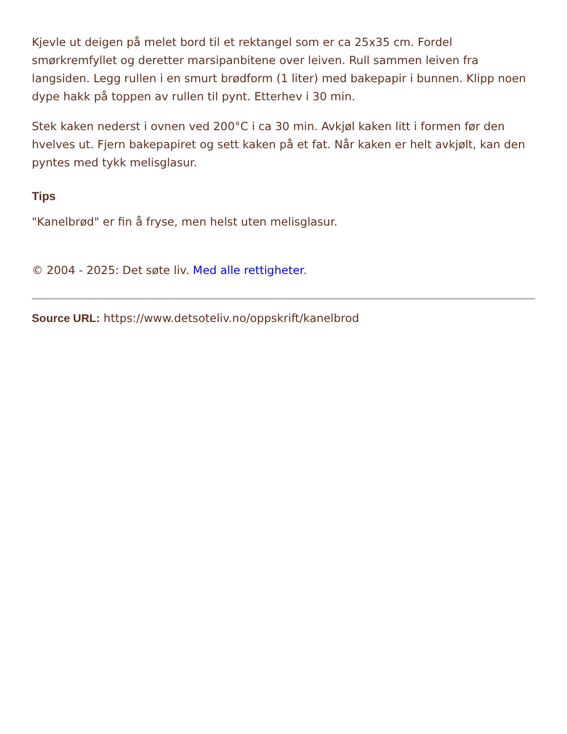Kjevle ut deigen på melet bord til et rektangel som er ca 25x35 cm. Fordel smørkremfyllet og deretter marsipanbitene over leiven. Rull sammen leiven fra langsiden. Legg rullen i en smurt brødform (1 liter) med bakepapir i bunnen. Klipp noen dype hakk på toppen av rullen til pynt. Etterhev i 30 min.
Stek kaken nederst i ovnen ved 200°C i ca 30 min. Avkjøl kaken litt i formen før den hvelves ut. Fjern bakepapiret og sett kaken på et fat. Når kaken er helt avkjølt, kan den pyntes med tykk melisglasur.
Tips
"Kanelbrød" er fin å fryse, men helst uten melisglasur.
© 2004 - 2025: Det søte liv. Med alle rettigheter.
Source URL: https://www.detsoteliv.no/oppskrift/kanelbrod